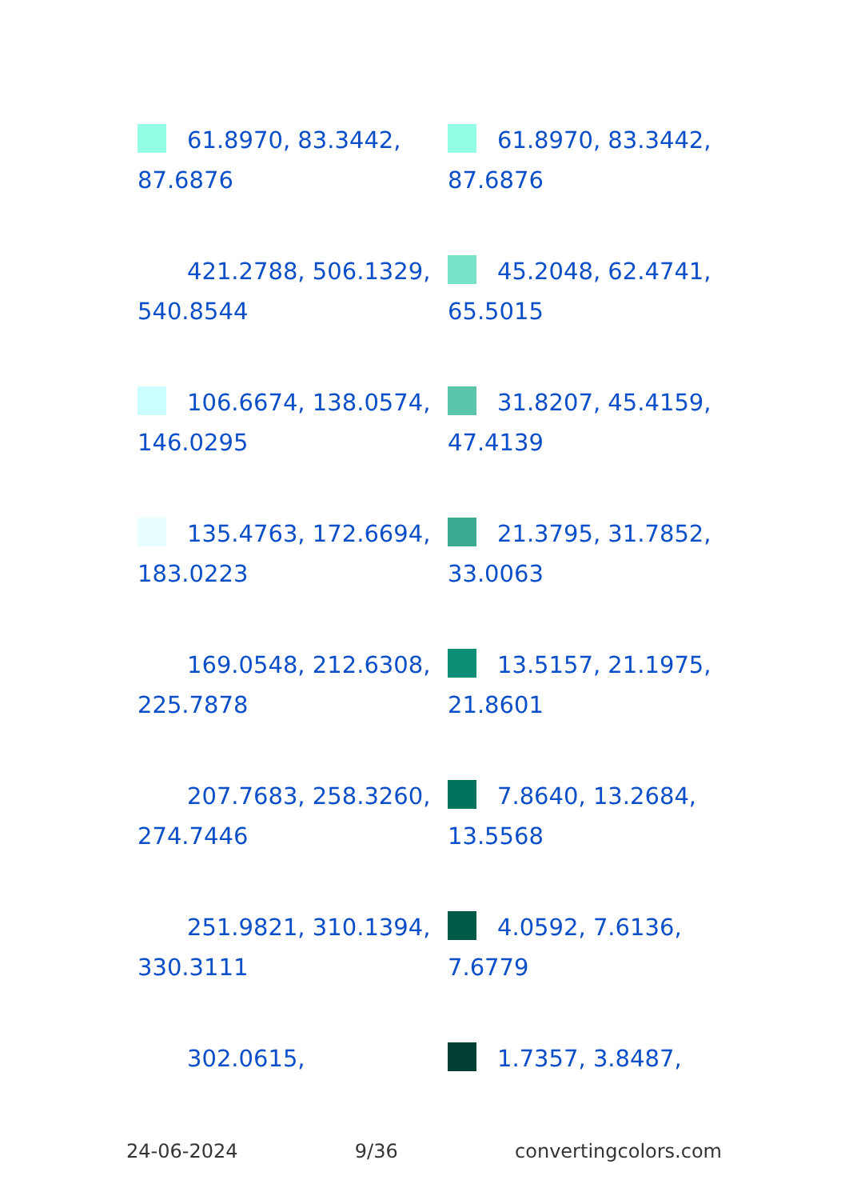61.8970, 83.3442, 87.6876
61.8970, 83.3442, 87.6876
421.2788, 506.1329, 540.8544
45.2048, 62.4741, 65.5015
106.6674, 138.0574, 146.0295
31.8207, 45.4159, 47.4139
135.4763, 172.6694, 183.0223
21.3795, 31.7852, 33.0063
169.0548, 212.6308, 225.7878
13.5157, 21.1975, 21.8601
207.7683, 258.3260, 274.7446
7.8640, 13.2684, 13.5568
251.9821, 310.1394, 330.3111
4.0592, 7.6136, 7.6779
302.0615,
1.7357, 3.8487,
24-06-2024 9/36 convertingcolors.com